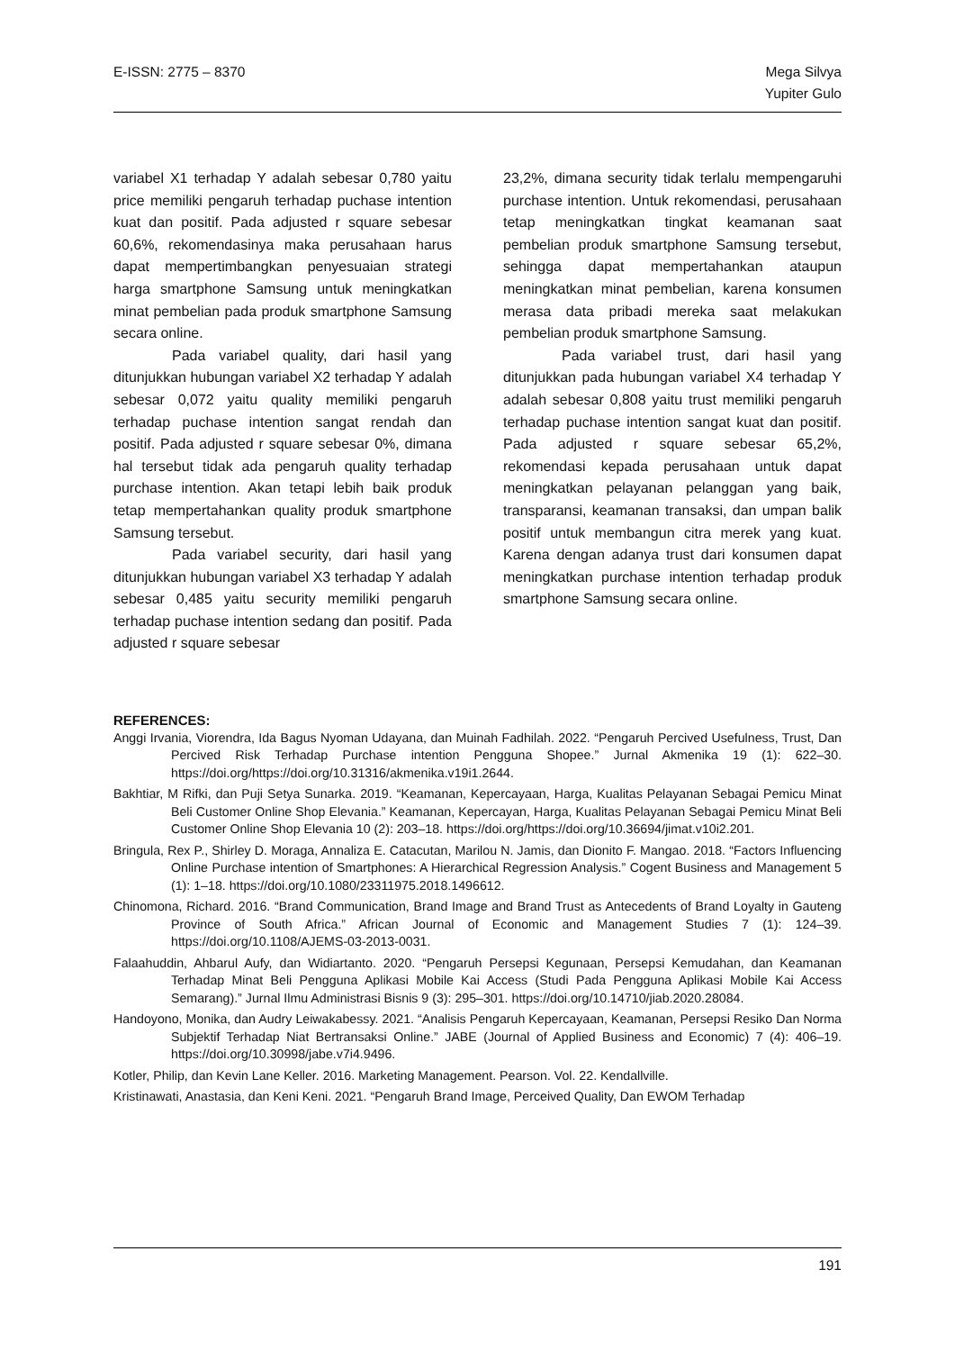E-ISSN: 2775 – 8370 Mega Silvya
Yupiter Gulo
variabel X1 terhadap Y adalah sebesar 0,780 yaitu price memiliki pengaruh terhadap puchase intention kuat dan positif. Pada adjusted r square sebesar 60,6%, rekomendasinya maka perusahaan harus dapat mempertimbangkan penyesuaian strategi harga smartphone Samsung untuk meningkatkan minat pembelian pada produk smartphone Samsung secara online.
Pada variabel quality, dari hasil yang ditunjukkan hubungan variabel X2 terhadap Y adalah sebesar 0,072 yaitu quality memiliki pengaruh terhadap puchase intention sangat rendah dan positif. Pada adjusted r square sebesar 0%, dimana hal tersebut tidak ada pengaruh quality terhadap purchase intention. Akan tetapi lebih baik produk tetap mempertahankan quality produk smartphone Samsung tersebut.
Pada variabel security, dari hasil yang ditunjukkan hubungan variabel X3 terhadap Y adalah sebesar 0,485 yaitu security memiliki pengaruh terhadap puchase intention sedang dan positif. Pada adjusted r square sebesar
23,2%, dimana security tidak terlalu mempengaruhi purchase intention. Untuk rekomendasi, perusahaan tetap meningkatkan tingkat keamanan saat pembelian produk smartphone Samsung tersebut, sehingga dapat mempertahankan ataupun meningkatkan minat pembelian, karena konsumen merasa data pribadi mereka saat melakukan pembelian produk smartphone Samsung.
Pada variabel trust, dari hasil yang ditunjukkan pada hubungan variabel X4 terhadap Y adalah sebesar 0,808 yaitu trust memiliki pengaruh terhadap puchase intention sangat kuat dan positif. Pada adjusted r square sebesar 65,2%, rekomendasi kepada perusahaan untuk dapat meningkatkan pelayanan pelanggan yang baik, transparansi, keamanan transaksi, dan umpan balik positif untuk membangun citra merek yang kuat. Karena dengan adanya trust dari konsumen dapat meningkatkan purchase intention terhadap produk smartphone Samsung secara online.
REFERENCES:
Anggi Irvania, Viorendra, Ida Bagus Nyoman Udayana, dan Muinah Fadhilah. 2022. “Pengaruh Percived Usefulness, Trust, Dan Percived Risk Terhadap Purchase intention Pengguna Shopee.” Jurnal Akmenika 19 (1): 622–30. https://doi.org/https://doi.org/10.31316/akmenika.v19i1.2644.
Bakhtiar, M Rifki, dan Puji Setya Sunarka. 2019. “Keamanan, Kepercayaan, Harga, Kualitas Pelayanan Sebagai Pemicu Minat Beli Customer Online Shop Elevania.” Keamanan, Kepercayan, Harga, Kualitas Pelayanan Sebagai Pemicu Minat Beli Customer Online Shop Elevania 10 (2): 203–18. https://doi.org/https://doi.org/10.36694/jimat.v10i2.201.
Bringula, Rex P., Shirley D. Moraga, Annaliza E. Catacutan, Marilou N. Jamis, dan Dionito F. Mangao. 2018. “Factors Influencing Online Purchase intention of Smartphones: A Hierarchical Regression Analysis.” Cogent Business and Management 5 (1): 1–18. https://doi.org/10.1080/23311975.2018.1496612.
Chinomona, Richard. 2016. “Brand Communication, Brand Image and Brand Trust as Antecedents of Brand Loyalty in Gauteng Province of South Africa.” African Journal of Economic and Management Studies 7 (1): 124–39. https://doi.org/10.1108/AJEMS-03-2013-0031.
Falaahuddin, Ahbarul Aufy, dan Widiartanto. 2020. “Pengaruh Persepsi Kegunaan, Persepsi Kemudahan, dan Keamanan Terhadap Minat Beli Pengguna Aplikasi Mobile Kai Access (Studi Pada Pengguna Aplikasi Mobile Kai Access Semarang).” Jurnal Ilmu Administrasi Bisnis 9 (3): 295–301. https://doi.org/10.14710/jiab.2020.28084.
Handoyono, Monika, dan Audry Leiwakabessy. 2021. “Analisis Pengaruh Kepercayaan, Keamanan, Persepsi Resiko Dan Norma Subjektif Terhadap Niat Bertransaksi Online.” JABE (Journal of Applied Business and Economic) 7 (4): 406–19. https://doi.org/10.30998/jabe.v7i4.9496.
Kotler, Philip, dan Kevin Lane Keller. 2016. Marketing Management. Pearson. Vol. 22. Kendallville.
Kristinawati, Anastasia, dan Keni Keni. 2021. “Pengaruh Brand Image, Perceived Quality, Dan EWOM Terhadap
191